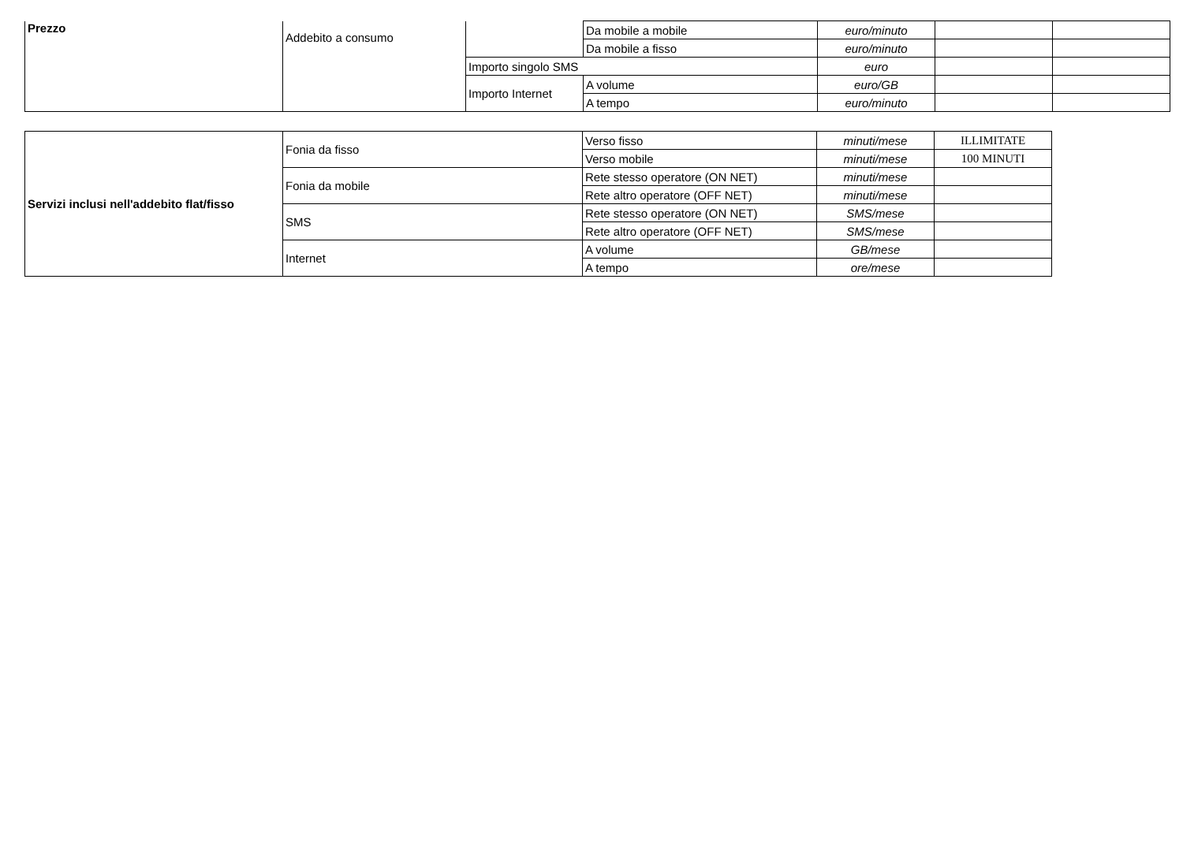| Prezzo | Addebito a consumo | | Da mobile a mobile | euro/minuto | | |
| | | | Da mobile a fisso | euro/minuto | | |
| | | Importo singolo SMS | | euro | | |
| | | Importo Internet | A volume | euro/GB | | |
| | | | A tempo | euro/minuto | | |
| Servizi inclusi nell'addebito flat/fisso | Fonia da fisso | Verso fisso | minuti/mese | ILLIMITATE |
| | | Verso mobile | minuti/mese | 100 MINUTI |
| | Fonia da mobile | Rete stesso operatore (ON NET) | minuti/mese | |
| | | Rete altro operatore (OFF NET) | minuti/mese | |
| | SMS | Rete stesso operatore (ON NET) | SMS/mese | |
| | | Rete altro operatore (OFF NET) | SMS/mese | |
| | Internet | A volume | GB/mese | |
| | | A tempo | ore/mese | |